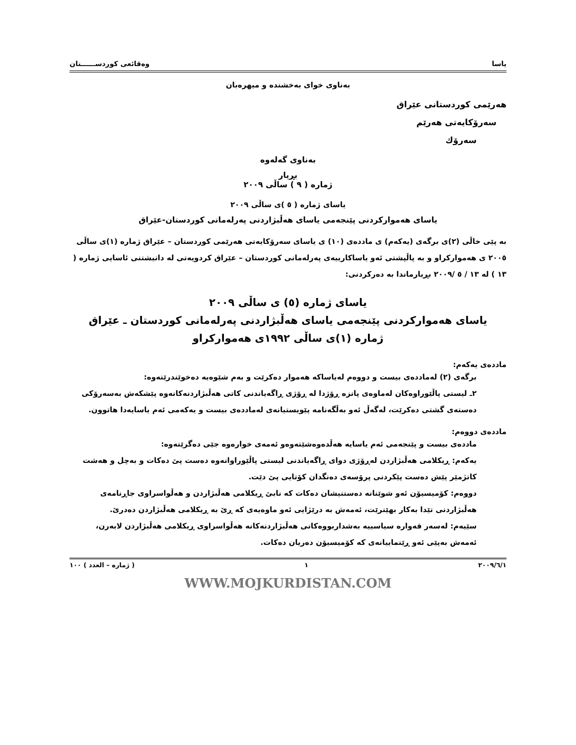یاسا وەقائعی کوردســــــتان
بەناوی خوای بەخشندە و میهرەبان
هەرێمی کوردستانی عێراق
سەرۆکایەتی هەرێم
سەرۆك
بەناوی گەلەوە
بڕیار
ژمارە ( ٩ ) ساڵی ٢٠٠٩
یاسای ژمارە ( ٥ )ی ساڵی ٢٠٠٩
یاسای هەموارکردنی پێنجەمی یاسای هەڵبژاردنی پەرلەمانی کوردستان-عێراق
بە پێی خاڵی (٢)ی برگەی (یەکەم) ی ماددەی (١٠) ی یاسای سەرۆکایەتی هەرێمی کوردستان – عێراق ژمارە (١)ی ساڵی ٢٠٠٥ ی هەموارکراو و بە پاڵپشتی ئەو یاساکارییەی پەرلەمانی کوردستان – عێراق کردویەتی لە دانیشتنی ئاسایی ژمارە ( ١٣ ) لە ١٣ / ٥ /٢٠٠٩ بڕیارماندا بە دەرکردنی:
یاسای ژمارە (٥) ی ساڵی ٢٠٠٩
یاسای هەموارکردنی پێنجەمی یاسای هەڵبژاردنی پەرلەمانی کوردستان ـ عێراق
ژمارە (١)ی ساڵی ١٩٩٢ی هەموارکراو
ماددەی یەکەم:
برگەی (٢) لەماددەی بیست و دووەم لەیاساکە هەموار دەکرێت و بەم شێوەیە دەخوێندرێتەوە:
٢ـ لیستی پاڵێوراوەکان لەماوەی پانزە ڕۆژدا لە ڕۆژی ڕاگەیاندنی کاتی هەڵبژاردنەکانەوە پێشکەش بەسەرۆکی دەستەی گشتی دەکرێت، لەگەڵ ئەو بەڵگەنامە پێویستیانەی لەماددەی بیست و یەکەمی ئەم یاسایەدا هاتوون.
ماددەی دووەم:
ماددەی بیست و پێنجەمی ئەم یاسایە هەڵدەوەشێتەوەو ئەمەی خوارەوە جێی دەگرێتەوە:
یەکەم: ڕیکلامی هەڵبژاردن لەڕۆژی دوای ڕاگەیاندنی لیستی پاڵێوراوانەوە دەست پێ دەکات و بەچل و هەشت کاتژمێر پێش دەست پێکردنی پرۆسەی دەنگدان کۆتایی پێ دێت.
دووەم: کۆمیسیۆن ئەو شوێنانە دەستنیشان دەکات کە نابێ ڕیکلامی هەڵبژاردن و هەڵواسراوی جاڕنامەی هەڵبژاردنی تێدا بەکار بهێنرێت، ئەمەش بە درێژایی ئەو ماوەیەی کە ڕێ بە ڕیکلامی هەڵبژاردن دەدرێ.
سێیەم: لەسەر قەوارە سیاسییە بەشداربووەکانی هەڵبژاردنەکانە هەڵواسراوی ڕیکلامی هەڵبژاردن لابەرن، ئەمەش بەپێی ئەو ڕێنماییانەی کە کۆمیسیۆن دەریان دەکات.
٢٠٠٩/٦/١ ١ ( ژمارە – العدد ) ١٠٠
WWW.MOJKURDISTAN.COM